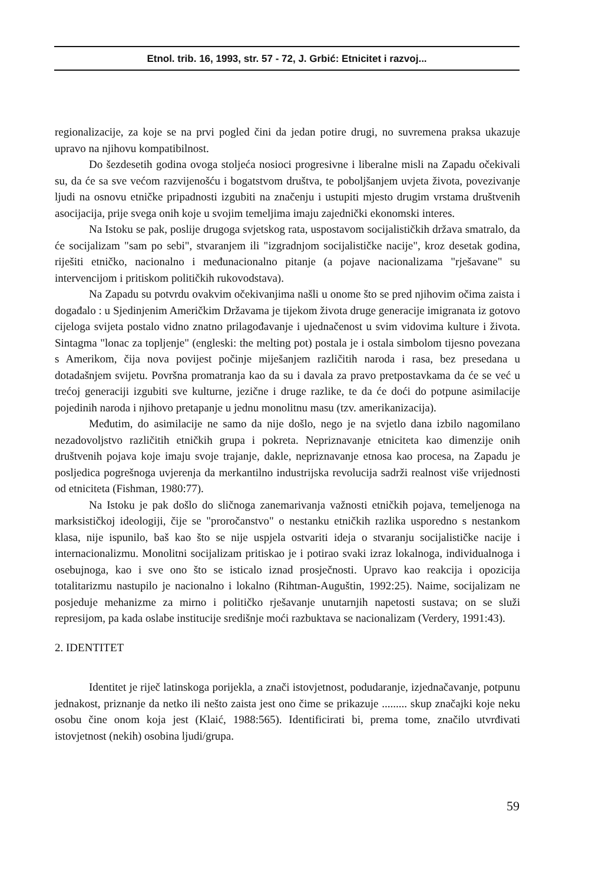Etnol. trib. 16, 1993, str. 57 - 72, J. Grbić: Etnicitet i razvoj...
regionalizacije, za koje se na prvi pogled čini da jedan potire drugi, no suvremena praksa ukazuje upravo na njihovu kompatibilnost.
Do šezdesetih godina ovoga stoljeća nosioci progresivne i liberalne misli na Zapadu očekivali su, da će sa sve većom razvijenošću i bogatstvom društva, te poboljšanjem uvjeta života, povezivanje ljudi na osnovu etničke pripadnosti izgubiti na značenju i ustupiti mjesto drugim vrstama društvenih asocijacija, prije svega onih koje u svojim temeljima imaju zajednički ekonomski interes.
Na Istoku se pak, poslije drugoga svjetskog rata, uspostavom socijalističkih država smatralo, da će socijalizam "sam po sebi", stvaranjem ili "izgradnjom socijalističke nacije", kroz desetak godina, riješiti etničko, nacionalno i međunacionalno pitanje (a pojave nacionalizama "rješavane" su intervencijom i pritiskom političkih rukovodstava).
Na Zapadu su potvrdu ovakvim očekivanjima našli u onome što se pred njihovim očima zaista i događalo : u Sjedinjenim Američkim Državama je tijekom života druge generacije imigranata iz gotovo cijeloga svijeta postalo vidno znatno prilagođavanje i ujednačenost u svim vidovima kulture i života. Sintagma "lonac za topljenje" (engleski: the melting pot) postala je i ostala simbolom tijesno povezana s Amerikom, čija nova povijest počinje miješanjem različitih naroda i rasa, bez presedana u dotadašnjem svijetu. Površna promatranja kao da su i davala za pravo pretpostavkama da će se već u trećoj generaciji izgubiti sve kulturne, jezične i druge razlike, te da će doći do potpune asimilacije pojedinih naroda i njihovo pretapanje u jednu monolitnu masu (tzv. amerikanizacija).
Međutim, do asimilacije ne samo da nije došlo, nego je na svjetlo dana izbilo nagomilano nezadovoljstvo različitih etničkih grupa i pokreta. Nepriznavanje etniciteta kao dimenzije onih društvenih pojava koje imaju svoje trajanje, dakle, nepriznavanje etnosa kao procesa, na Zapadu je posljedica pogrešnoga uvjerenja da merkantilno industrijska revolucija sadrži realnost više vrijednosti od etniciteta (Fishman, 1980:77).
Na Istoku je pak došlo do sličnoga zanemarivanja važnosti etničkih pojava, temeljenoga na marksističkoj ideologiji, čije se "proročanstvo" o nestanku etničkih razlika usporedno s nestankom klasa, nije ispunilo, baš kao što se nije uspjela ostvariti ideja o stvaranju socijalističke nacije i internacionalizmu. Monolitni socijalizam pritiskao je i potirao svaki izraz lokalnoga, individualnoga i osebujnoga, kao i sve ono što se isticalo iznad prosječnosti. Upravo kao reakcija i opozicija totalitarizmu nastupilo je nacionalno i lokalno (Rihtman-Auguštin, 1992:25). Naime, socijalizam ne posjeduje mehanizme za mirno i političko rješavanje unutarnjih napetosti sustava; on se služi represijom, pa kada oslabe institucije središnje moći razbuktava se nacionalizam (Verdery, 1991:43).
2. IDENTITET
Identitet je riječ latinskoga porijekla, a znači istovjetnost, podudaranje, izjednačavanje, potpunu jednakost, priznanje da netko ili nešto zaista jest ono čime se prikazuje ......... skup značajki koje neku osobu čine onom koja jest (Klaić, 1988:565). Identificirati bi, prema tome, značilo utvrđivati istovjetnost (nekih) osobina ljudi/grupa.
59